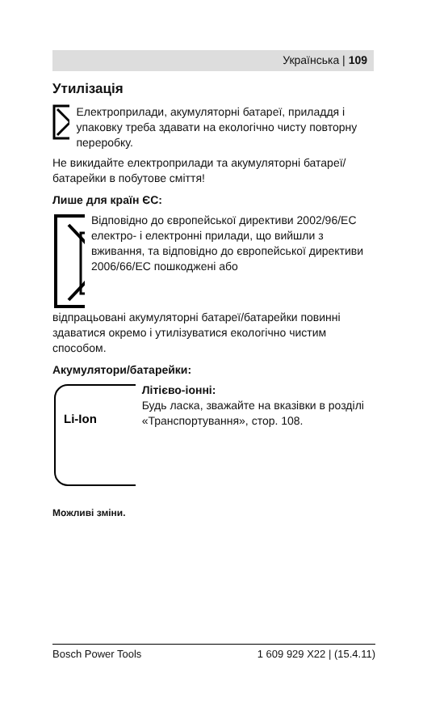Українська | 109
Утилізація
Електроприлади, акумуляторні батареї, приладдя і упаковку треба здавати на екологічно чисту повторну переробку.
Не викидайте електроприлади та акумуляторні батареї/батарейки в побутове сміття!
Лише для країн ЄС:
Відповідно до європейської директиви 2002/96/EC електро- і електронні прилади, що вийшли з вживання, та відповідно до європейської директиви 2006/66/EC пошкоджені або
відпрацьовані акумуляторні батареї/батарейки повинні здаватися окремо і утилізуватися екологічно чистим способом.
Акумулятори/батарейки:
Li-Ion
Літієво-іонні:
Будь ласка, зважайте на вказівки в розділі «Транспортування», стор. 108.
Можливі зміни.
Bosch Power Tools 1 609 929 X22 | (15.4.11)